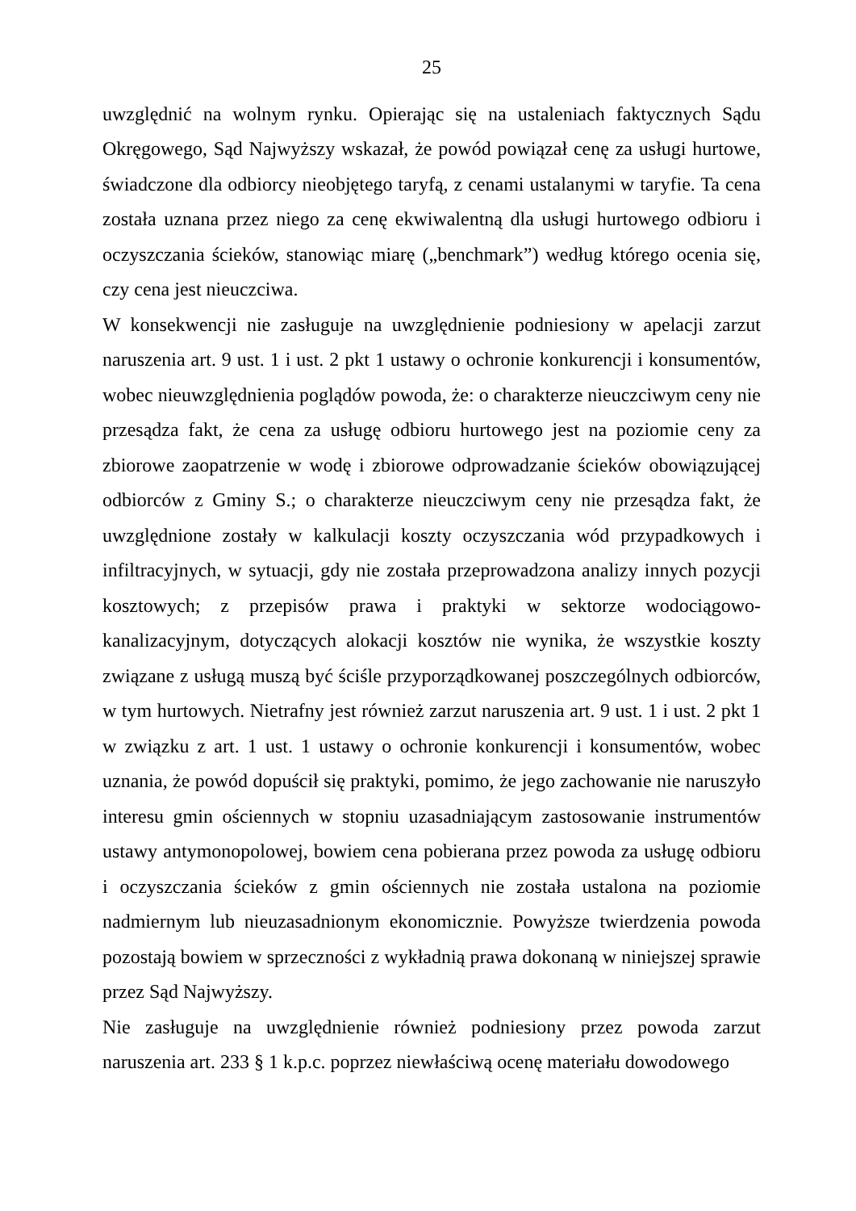25
uwzględnić na wolnym rynku. Opierając się na ustaleniach faktycznych Sądu Okręgowego, Sąd Najwyższy wskazał, że powód powiązał cenę za usługi hurtowe, świadczone dla odbiorcy nieobjętego taryfą, z cenami ustalanymi w taryfie. Ta cena została uznana przez niego za cenę ekwiwalentną dla usługi hurtowego odbioru i oczyszczania ścieków, stanowiąc miarę („benchmark”) według którego ocenia się, czy cena jest nieuczciwa.
W konsekwencji nie zasługuje na uwzględnienie podniesiony w apelacji zarzut naruszenia art. 9 ust. 1 i ust. 2 pkt 1 ustawy o ochronie konkurencji i konsumentów, wobec nieuwzględnienia poglądów powoda, że: o charakterze nieuczciwym ceny nie przesądza fakt, że cena za usługę odbioru hurtowego jest na poziomie ceny za zbiorowe zaopatrzenie w wodę i zbiorowe odprowadzanie ścieków obowiązującej odbiorców z Gminy S.; o charakterze nieuczciwym ceny nie przesądza fakt, że uwzględnione zostały w kalkulacji koszty oczyszczania wód przypadkowych i infiltracyjnych, w sytuacji, gdy nie została przeprowadzona analizy innych pozycji kosztowych; z przepisów prawa i praktyki w sektorze wodociągowo-kanalizacyjnym, dotyczących alokacji kosztów nie wynika, że wszystkie koszty związane z usługą muszą być ściśle przyporządkowanej poszczególnych odbiorców, w tym hurtowych. Nietrafny jest również zarzut naruszenia art. 9 ust. 1 i ust. 2 pkt 1 w związku z art. 1 ust. 1 ustawy o ochronie konkurencji i konsumentów, wobec uznania, że powód dopuścił się praktyki, pomimo, że jego zachowanie nie naruszyło interesu gmin ościennych w stopniu uzasadniającym zastosowanie instrumentów ustawy antymonopolowej, bowiem cena pobierana przez powoda za usługę odbioru i oczyszczania ścieków z gmin ościennych nie została ustalona na poziomie nadmiernym lub nieuzasadnionym ekonomicznie. Powyższe twierdzenia powoda pozostają bowiem w sprzeczności z wykładnią prawa dokonaną w niniejszej sprawie przez Sąd Najwyższy.
Nie zasługuje na uwzględnienie również podniesiony przez powoda zarzut naruszenia art. 233 § 1 k.p.c. poprzez niewłaściwą ocenę materiału dowodowego